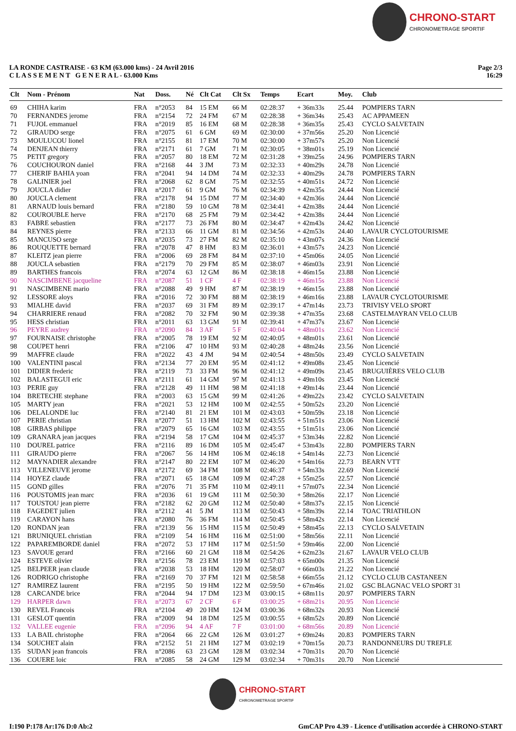CHRONO-START CHRONOMETRAGE SPORTIF
LA RONDE CASTRAISE - 63 KM (63.000 kms) - 24 Avril 2016
C L A S S E M E N T G E N E R A L - 63.000 Kms
Page 2/3
16:29
| Clt | Nom - Prénom | Nat | Doss. | Né | Clt Cat | Clt Sx | Temps | Ecart | Moy. | Club |
| --- | --- | --- | --- | --- | --- | --- | --- | --- | --- | --- |
| 69 | CHIHA karim | FRA | n°2053 | 84 | 15 EM | 66 M | 02:28:37 | + 36m33s | 25.44 | POMPIERS TARN |
| 70 | FERNANDES jerome | FRA | n°2154 | 72 | 24 FM | 67 M | 02:28:38 | + 36m34s | 25.43 | AC APPAMEEN |
| 71 | FUJOL emmanuel | FRA | n°2019 | 85 | 16 EM | 68 M | 02:28:38 | + 36m35s | 25.43 | CYCLO SALVETAIN |
| 72 | GIRAUDO serge | FRA | n°2075 | 61 | 6 GM | 69 M | 02:30:00 | + 37m56s | 25.20 | Non Licencié |
| 73 | MOULUCOU lionel | FRA | n°2155 | 81 | 17 EM | 70 M | 02:30:00 | + 37m57s | 25.20 | Non Licencié |
| 74 | DENJEAN thierry | FRA | n°2171 | 61 | 7 GM | 71 M | 02:30:05 | + 38m01s | 25.19 | Non Licencié |
| 75 | PETIT gregory | FRA | n°2057 | 80 | 18 EM | 72 M | 02:31:28 | + 39m25s | 24.96 | POMPIERS TARN |
| 76 | COUCHOURON daniel | FRA | n°2168 | 44 | 3 JM | 73 M | 02:32:33 | + 40m29s | 24.78 | Non Licencié |
| 77 | CHERIF BAHIA yoan | FRA | n°2041 | 94 | 14 DM | 74 M | 02:32:33 | + 40m29s | 24.78 | POMPIERS TARN |
| 78 | GALINIER joel | FRA | n°2068 | 62 | 8 GM | 75 M | 02:32:55 | + 40m51s | 24.72 | Non Licencié |
| 79 | JOUCLA didier | FRA | n°2017 | 61 | 9 GM | 76 M | 02:34:39 | + 42m35s | 24.44 | Non Licencié |
| 80 | JOUCLA clement | FRA | n°2178 | 94 | 15 DM | 77 M | 02:34:40 | + 42m36s | 24.44 | Non Licencié |
| 81 | ARNAUD louis bernard | FRA | n°2180 | 59 | 10 GM | 78 M | 02:34:41 | + 42m38s | 24.44 | Non Licencié |
| 82 | COUROUBLE herve | FRA | n°2170 | 68 | 25 FM | 79 M | 02:34:42 | + 42m38s | 24.44 | Non Licencié |
| 83 | FABRE sebastien | FRA | n°2177 | 73 | 26 FM | 80 M | 02:34:47 | + 42m43s | 24.42 | Non Licencié |
| 84 | REYNES pierre | FRA | n°2133 | 66 | 11 GM | 81 M | 02:34:56 | + 42m53s | 24.40 | LAVAUR CYCLOTOURISME |
| 85 | MANCUSO serge | FRA | n°2035 | 73 | 27 FM | 82 M | 02:35:10 | + 43m07s | 24.36 | Non Licencié |
| 86 | ROUQUETTE bernard | FRA | n°2078 | 47 | 8 HM | 83 M | 02:36:01 | + 43m57s | 24.23 | Non Licencié |
| 87 | KLEITZ jean pierre | FRA | n°2006 | 69 | 28 FM | 84 M | 02:37:10 | + 45m06s | 24.05 | Non Licencié |
| 88 | JOUCLA sebastien | FRA | n°2179 | 70 | 29 FM | 85 M | 02:38:07 | + 46m03s | 23.91 | Non Licencié |
| 89 | BARTHES francois | FRA | n°2074 | 63 | 12 GM | 86 M | 02:38:18 | + 46m15s | 23.88 | Non Licencié |
| 90 | NASCIMBENE jacqueline | FRA | n°2087 | 51 | 1 CF | 4 F | 02:38:19 | + 46m15s | 23.88 | Non Licencié |
| 91 | NASCIMBENE mario | FRA | n°2088 | 49 | 9 HM | 87 M | 02:38:19 | + 46m15s | 23.88 | Non Licencié |
| 92 | LESSORE aloys | FRA | n°2016 | 72 | 30 FM | 88 M | 02:38:19 | + 46m16s | 23.88 | LAVAUR CYCLOTOURISME |
| 93 | MIALHE david | FRA | n°2037 | 69 | 31 FM | 89 M | 02:39:17 | + 47m14s | 23.73 | TRIVISY VELO SPORT |
| 94 | CHARRIERE renaud | FRA | n°2082 | 70 | 32 FM | 90 M | 02:39:38 | + 47m35s | 23.68 | CASTELMAYRAN VELO CLUB |
| 95 | HESS christian | FRA | n°2011 | 63 | 13 GM | 91 M | 02:39:41 | + 47m37s | 23.67 | Non Licencié |
| 96 | PEYRE audrey | FRA | n°2090 | 84 | 3 AF | 5 F | 02:40:04 | + 48m01s | 23.62 | Non Licencié |
| 97 | FOURNAISE christophe | FRA | n°2005 | 78 | 19 EM | 92 M | 02:40:05 | + 48m01s | 23.61 | Non Licencié |
| 98 | COUPET henri | FRA | n°2106 | 47 | 10 HM | 93 M | 02:40:28 | + 48m24s | 23.56 | Non Licencié |
| 99 | MAFFRE claude | FRA | n°2022 | 43 | 4 JM | 94 M | 02:40:54 | + 48m50s | 23.49 | CYCLO SALVETAIN |
| 100 | VALENTINI pascal | FRA | n°2134 | 77 | 20 EM | 95 M | 02:41:12 | + 49m08s | 23.45 | Non Licencié |
| 101 | DIDIER frederic | FRA | n°2119 | 73 | 33 FM | 96 M | 02:41:12 | + 49m09s | 23.45 | BRUGUIÈRES VELO CLUB |
| 102 | BALASTEGUI eric | FRA | n°2111 | 61 | 14 GM | 97 M | 02:41:13 | + 49m10s | 23.45 | Non Licencié |
| 103 | PERIE guy | FRA | n°2128 | 49 | 11 HM | 98 M | 02:41:18 | + 49m14s | 23.44 | Non Licencié |
| 104 | BRETECHE stephane | FRA | n°2003 | 63 | 15 GM | 99 M | 02:41:26 | + 49m22s | 23.42 | CYCLO SALVETAIN |
| 105 | MARTY jean | FRA | n°2021 | 53 | 12 HM | 100 M | 02:42:55 | + 50m52s | 23.20 | Non Licencié |
| 106 | DELALONDE luc | FRA | n°2140 | 81 | 21 EM | 101 M | 02:43:03 | + 50m59s | 23.18 | Non Licencié |
| 107 | PERIE christian | FRA | n°2077 | 51 | 13 HM | 102 M | 02:43:55 | + 51m51s | 23.06 | Non Licencié |
| 108 | GIRBAS philippe | FRA | n°2079 | 65 | 16 GM | 103 M | 02:43:55 | + 51m51s | 23.06 | Non Licencié |
| 109 | GRANARA jean jacques | FRA | n°2194 | 58 | 17 GM | 104 M | 02:45:37 | + 53m34s | 22.82 | Non Licencié |
| 110 | DOUREL patrice | FRA | n°2116 | 89 | 16 DM | 105 M | 02:45:47 | + 53m43s | 22.80 | POMPIERS TARN |
| 111 | GIRAUDO pierre | FRA | n°2067 | 56 | 14 HM | 106 M | 02:46:18 | + 54m14s | 22.73 | Non Licencié |
| 112 | MAYNADIER alexandre | FRA | n°2147 | 80 | 22 EM | 107 M | 02:46:20 | + 54m16s | 22.73 | BEARN VTT |
| 113 | VILLENEUVE jerome | FRA | n°2172 | 69 | 34 FM | 108 M | 02:46:37 | + 54m33s | 22.69 | Non Licencié |
| 114 | HOYEZ claude | FRA | n°2071 | 65 | 18 GM | 109 M | 02:47:28 | + 55m25s | 22.57 | Non Licencié |
| 115 | GOND gilles | FRA | n°2076 | 71 | 35 FM | 110 M | 02:49:11 | + 57m07s | 22.34 | Non Licencié |
| 116 | POUSTOMIS jean marc | FRA | n°2036 | 61 | 19 GM | 111 M | 02:50:30 | + 58m26s | 22.17 | Non Licencié |
| 117 | TOUSTOU jean pierre | FRA | n°2182 | 62 | 20 GM | 112 M | 02:50:40 | + 58m37s | 22.15 | Non Licencié |
| 118 | FAGEDET julien | FRA | n°2112 | 41 | 5 JM | 113 M | 02:50:43 | + 58m39s | 22.14 | TOAC TRIATHLON |
| 119 | CARAYON hans | FRA | n°2080 | 76 | 36 FM | 114 M | 02:50:45 | + 58m42s | 22.14 | Non Licencié |
| 120 | RONDAN jean | FRA | n°2139 | 56 | 15 HM | 115 M | 02:50:49 | + 58m45s | 22.13 | CYCLO SALVETAIN |
| 121 | BRUNIQUEL christian | FRA | n°2109 | 54 | 16 HM | 116 M | 02:51:00 | + 58m56s | 22.11 | Non Licencié |
| 122 | PAPAREMBORDE daniel | FRA | n°2072 | 53 | 17 HM | 117 M | 02:51:50 | + 59m46s | 22.00 | Non Licencié |
| 123 | SAVOUE gerard | FRA | n°2166 | 60 | 21 GM | 118 M | 02:54:26 | + 62m23s | 21.67 | LAVAUR VELO CLUB |
| 124 | ESTEVE olivier | FRA | n°2156 | 78 | 23 EM | 119 M | 02:57:03 | + 65m00s | 21.35 | Non Licencié |
| 125 | BELPEER jean claude | FRA | n°2038 | 53 | 18 HM | 120 M | 02:58:07 | + 66m03s | 21.22 | Non Licencié |
| 126 | RODRIGO christophe | FRA | n°2169 | 70 | 37 FM | 121 M | 02:58:58 | + 66m55s | 21.12 | CYCLO CLUB CASTANEEN |
| 127 | RAMIREZ laurent | FRA | n°2195 | 50 | 19 HM | 122 M | 02:59:50 | + 67m46s | 21.02 | GSC BLAGNAC VELO SPORT 31 |
| 128 | CARCANDE brice | FRA | n°2044 | 94 | 17 DM | 123 M | 03:00:15 | + 68m11s | 20.97 | POMPIERS TARN |
| 129 | HARPER dawn | FRA | n°2073 | 67 | 2 CF | 6 F | 03:00:25 | + 68m21s | 20.95 | Non Licencié |
| 130 | REVEL Francois | FRA | n°2104 | 49 | 20 HM | 124 M | 03:00:36 | + 68m32s | 20.93 | Non Licencié |
| 131 | GESLOT quentin | FRA | n°2009 | 94 | 18 DM | 125 M | 03:00:55 | + 68m52s | 20.89 | Non Licencié |
| 132 | VALLEE eugenie | FRA | n°2096 | 94 | 4 AF | 7 F | 03:01:00 | + 68m56s | 20.89 | Non Licencié |
| 133 | LA BAIL christophe | FRA | n°2064 | 66 | 22 GM | 126 M | 03:01:27 | + 69m24s | 20.83 | POMPIERS TARN |
| 134 | SOUCHET alain | FRA | n°2152 | 51 | 21 HM | 127 M | 03:02:19 | + 70m15s | 20.73 | RANDONNEURS DU TREFLE |
| 135 | SUDAN jean francois | FRA | n°2086 | 63 | 23 GM | 128 M | 03:02:34 | + 70m31s | 20.70 | Non Licencié |
| 136 | COUERE loic | FRA | n°2085 | 58 | 24 GM | 129 M | 03:02:34 | + 70m31s | 20.70 | Non Licencié |
CHRONO-START CHRONOMETRAGE SPORTIF
I:190 P:178 Ar:176 D:0 Ab:2 GmCAP Pro 4.39 - Licence d'utilisation accordée à CHRONO-START